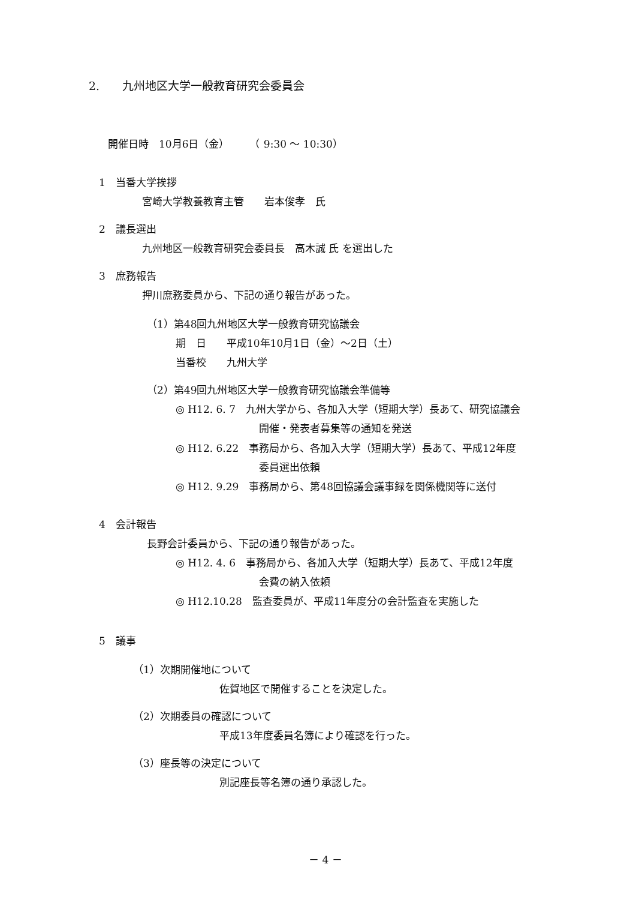2.　　九州地区大学一般教育研究会委員会
開催日時　10月6日（金）　　　（ 9:30 ～ 10:30）
1　当番大学挨拶
宮崎大学教養教育主管　　岩本俊孝　氏
2　議長選出
九州地区一般教育研究会委員長　高木誠 氏 を選出した
3　庶務報告
押川庶務委員から、下記の通り報告があった。
（1）第48回九州地区大学一般教育研究協議会
期　日　　平成10年10月1日（金）～2日（土）
当番校　　九州大学
（2）第49回九州地区大学一般教育研究協議会準備等
◎ H12. 6. 7　九州大学から、各加入大学（短期大学）長あて、研究協議会
開催・発表者募集等の通知を発送
◎ H12. 6.22　事務局から、各加入大学（短期大学）長あて、平成12年度
委員選出依頼
◎ H12. 9.29　事務局から、第48回協議会議事録を関係機関等に送付
4　会計報告
長野会計委員から、下記の通り報告があった。
◎ H12. 4. 6　事務局から、各加入大学（短期大学）長あて、平成12年度
会費の納入依頼
◎ H12.10.28　監査委員が、平成11年度分の会計監査を実施した
5　議事
（1）次期開催地について
佐賀地区で開催することを決定した。
（2）次期委員の確認について
平成13年度委員名簿により確認を行った。
（3）座長等の決定について
別記座長等名簿の通り承認した。
－ 4 －